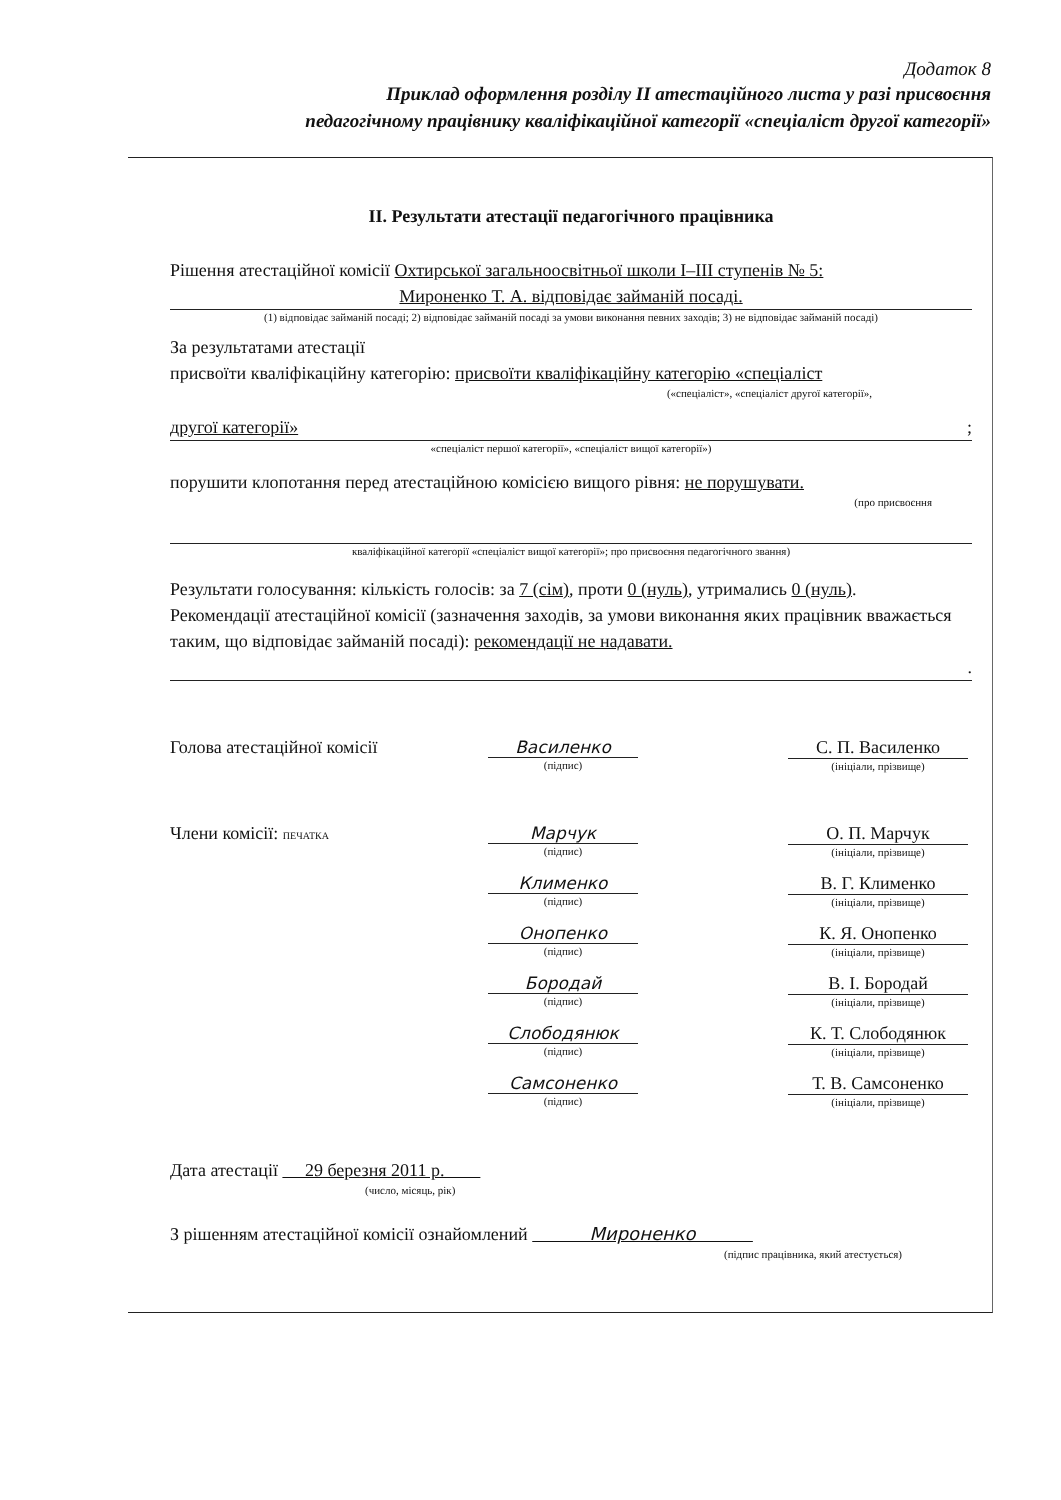Додаток 8
Приклад оформлення розділу II атестаційного листа у разі присвоєння
педагогічному працівнику кваліфікаційної категорії «спеціаліст другої категорії»
II. Результати атестації педагогічного працівника
Рішення атестаційної комісії Охтирської загальноосвітньої школи I–III ступенів № 5:
Мироненко Т. А. відповідає займаній посаді.
(1) відповідає займаній посаді; 2) відповідає займаній посаді за умови виконання певних заходів; 3) не відповідає займаній посаді)
За результатами атестації
присвоїти кваліфікаційну категорію: присвоїти кваліфікаційну категорію «спеціаліст
(«спеціаліст», «спеціаліст другої категорії»,
другої категорії» ;
«спеціаліст першої категорії», «спеціаліст вищої категорії»)
порушити клопотання перед атестаційною комісією вищого рівня: не порушувати.
(про присвоєння
кваліфікаційної категорії «спеціаліст вищої категорії»; про присвоєння педагогічного звання)
Результати голосування: кількість голосів: за 7 (сім), проти 0 (нуль), утримались 0 (нуль).
Рекомендації атестаційної комісії (зазначення заходів, за умови виконання яких працівник вважається таким, що відповідає займаній посаді): рекомендації не надавати.
.
Голова атестаційної комісії Василенко
(підпис)
С. П. Василенко
(ініціали, прізвище)
Члени комісії: ПЕЧАТКА
Марчук
(підпис)
О. П. Марчук
(ініціали, прізвище)
Клименко
(підпис)
В. Г. Клименко
(ініціали, прізвище)
Онопенко
(підпис)
К. Я. Онопенко
(ініціали, прізвище)
Бородай
(підпис)
В. І. Бородай
(ініціали, прізвище)
Слободянюк
(підпис)
К. Т. Слободянюк
(ініціали, прізвище)
Самсоненко
(підпис)
Т. В. Самсоненко
(ініціали, прізвище)
Дата атестації 29 березня 2011 р.
(число, місяць, рік)
З рішенням атестаційної комісії ознайомлений Мироненко
(підпис працівника, який атестується)